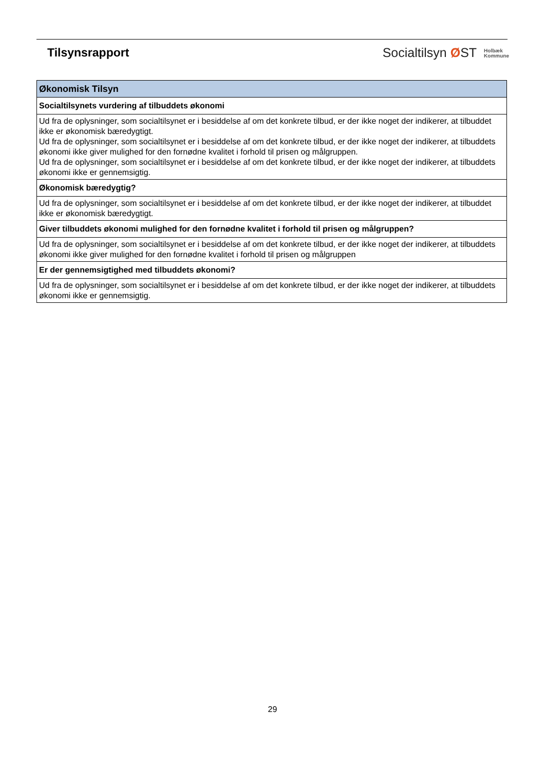Tilsynsrapport
Socialtilsyn ØST Holbæk
Kommune
| Økonomisk Tilsyn |
| --- |
| Socialtilsynets vurdering af tilbuddets økonomi |
| Ud fra de oplysninger, som socialtilsynet er i besiddelse af om det konkrete tilbud, er der ikke noget der indikerer, at tilbuddet ikke er økonomisk bæredygtigt. Ud fra de oplysninger, som socialtilsynet er i besiddelse af om det konkrete tilbud, er der ikke noget der indikerer, at tilbuddets økonomi ikke giver mulighed for den fornødne kvalitet i forhold til prisen og målgruppen. Ud fra de oplysninger, som socialtilsynet er i besiddelse af om det konkrete tilbud, er der ikke noget der indikerer, at tilbuddets økonomi ikke er gennemsigtig. |
| Økonomisk bæredygtig? |
| Ud fra de oplysninger, som socialtilsynet er i besiddelse af om det konkrete tilbud, er der ikke noget der indikerer, at tilbuddet ikke er økonomisk bæredygtigt. |
| Giver tilbuddets økonomi mulighed for den fornødne kvalitet i forhold til prisen og målgruppen? |
| Ud fra de oplysninger, som socialtilsynet er i besiddelse af om det konkrete tilbud, er der ikke noget der indikerer, at tilbuddets økonomi ikke giver mulighed for den fornødne kvalitet i forhold til prisen og målgruppen |
| Er der gennemsigtighed med tilbuddets økonomi? |
| Ud fra de oplysninger, som socialtilsynet er i besiddelse af om det konkrete tilbud, er der ikke noget der indikerer, at tilbuddets økonomi ikke er gennemsigtig. |
29